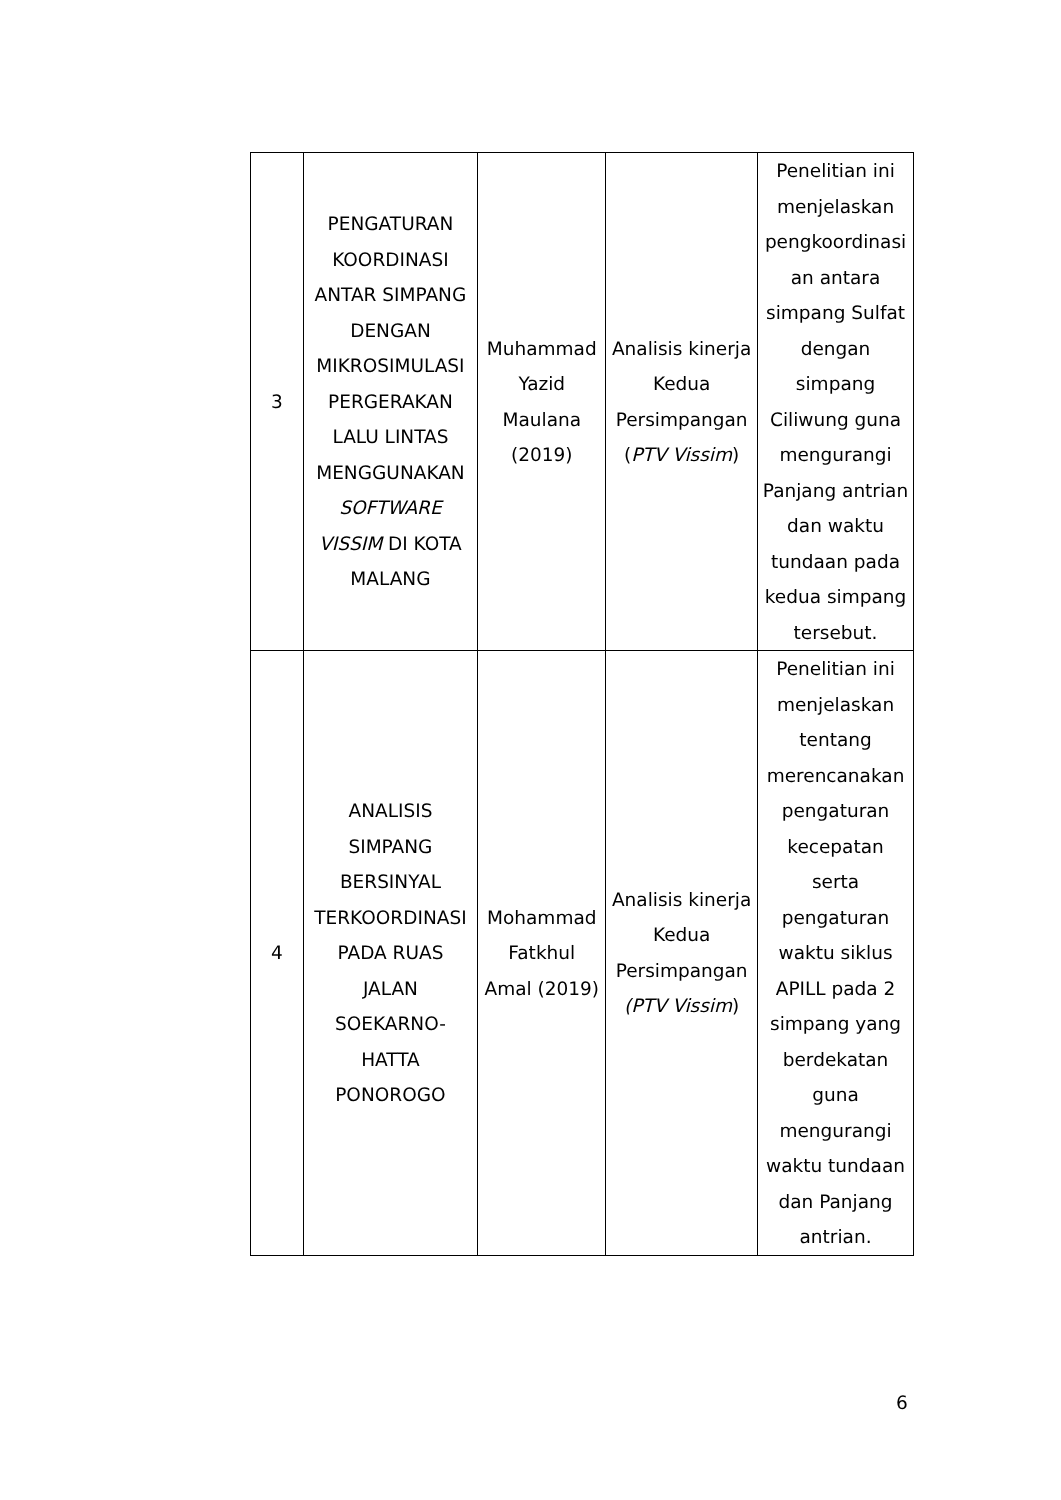| 3 | PENGATURAN KOORDINASI ANTAR SIMPANG DENGAN MIKROSIMULASI PERGERAKAN LALU LINTAS MENGGUNAKAN SOFTWARE VISSIM DI KOTA MALANG | Muhammad Yazid Maulana (2019) | Analisis kinerja Kedua Persimpangan ( PTV Vissim ) | Penelitian ini menjelaskan pengkoordinasi an antara simpang Sulfat dengan simpang Ciliwung guna mengurangi Panjang antrian dan waktu tundaan pada kedua simpang tersebut. |
| 4 | ANALISIS SIMPANG BERSINYAL TERKOORDINASI PADA RUAS JALAN SOEKARNO-HATTA PONOROGO | Mohammad Fatkhul Amal (2019) | Analisis kinerja Kedua Persimpangan (PTV Vissim ) | Penelitian ini menjelaskan tentang merencanakan pengaturan kecepatan serta pengaturan waktu siklus APILL pada 2 simpang yang berdekatan guna mengurangi waktu tundaan dan Panjang antrian. |
6